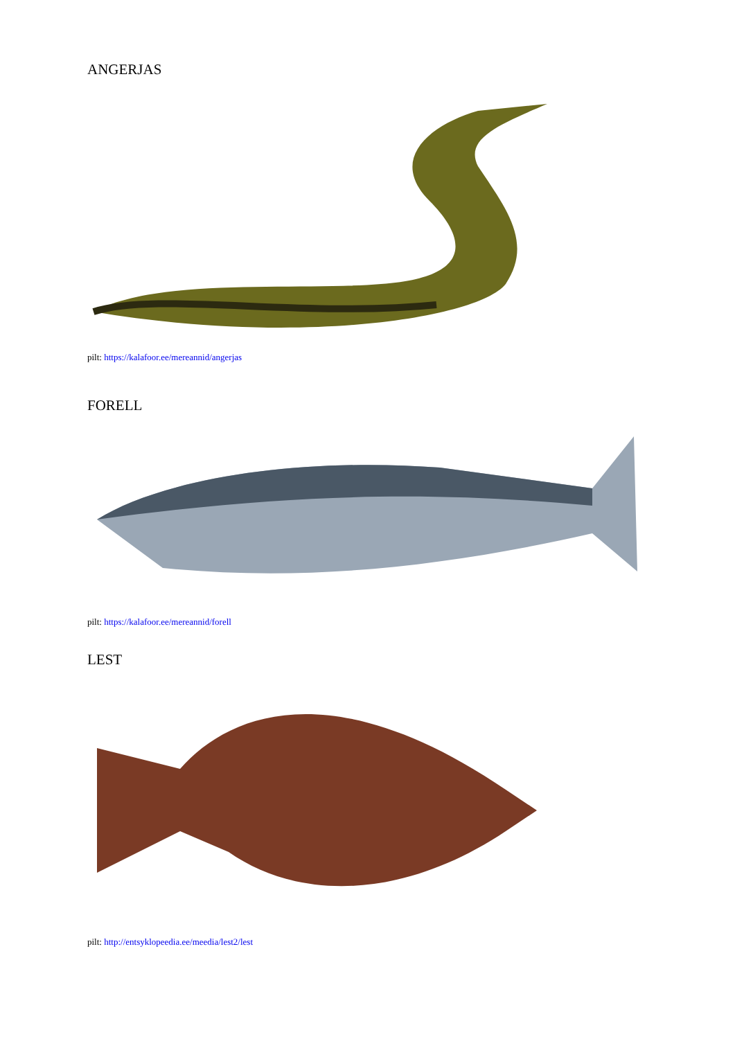ANGERJAS
pilt: https://kalafoor.ee/mereannid/angerjas
FORELL
pilt: https://kalafoor.ee/mereannid/forell
LEST
pilt: http://entsyklopeedia.ee/meedia/lest2/lest